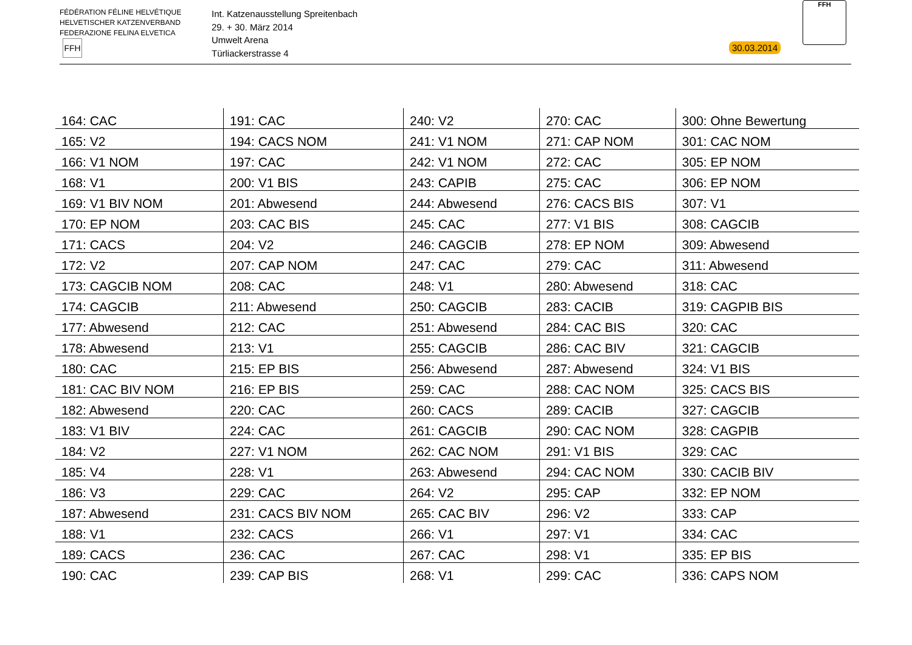FÉDÉRATION FÉLINE HELVÉTIQUE
HELVETISCHER KATZENVERBAND
FEDERAZIONE FELINA ELVETICA
FFH
Int. Katzenausstellung Spreitenbach
29. + 30. März 2014
Umwelt Arena
Türliackerstrasse 4
30.03.2014
FFH
| 164: CAC | 191: CAC | 240: V2 | 270: CAC | 300: Ohne Bewertung |
| 165: V2 | 194: CACS NOM | 241: V1 NOM | 271: CAP NOM | 301: CAC NOM |
| 166: V1 NOM | 197: CAC | 242: V1 NOM | 272: CAC | 305: EP NOM |
| 168: V1 | 200: V1 BIS | 243: CAPIB | 275: CAC | 306: EP NOM |
| 169: V1 BIV NOM | 201: Abwesend | 244: Abwesend | 276: CACS BIS | 307: V1 |
| 170: EP NOM | 203: CAC BIS | 245: CAC | 277: V1 BIS | 308: CAGCIB |
| 171: CACS | 204: V2 | 246: CAGCIB | 278: EP NOM | 309: Abwesend |
| 172: V2 | 207: CAP NOM | 247: CAC | 279: CAC | 311: Abwesend |
| 173: CAGCIB NOM | 208: CAC | 248: V1 | 280: Abwesend | 318: CAC |
| 174: CAGCIB | 211: Abwesend | 250: CAGCIB | 283: CACIB | 319: CAGPIB BIS |
| 177: Abwesend | 212: CAC | 251: Abwesend | 284: CAC BIS | 320: CAC |
| 178: Abwesend | 213: V1 | 255: CAGCIB | 286: CAC BIV | 321: CAGCIB |
| 180: CAC | 215: EP BIS | 256: Abwesend | 287: Abwesend | 324: V1 BIS |
| 181: CAC BIV NOM | 216: EP BIS | 259: CAC | 288: CAC NOM | 325: CACS BIS |
| 182: Abwesend | 220: CAC | 260: CACS | 289: CACIB | 327: CAGCIB |
| 183: V1 BIV | 224: CAC | 261: CAGCIB | 290: CAC NOM | 328: CAGPIB |
| 184: V2 | 227: V1 NOM | 262: CAC NOM | 291: V1 BIS | 329: CAC |
| 185: V4 | 228: V1 | 263: Abwesend | 294: CAC NOM | 330: CACIB BIV |
| 186: V3 | 229: CAC | 264: V2 | 295: CAP | 332: EP NOM |
| 187: Abwesend | 231: CACS BIV NOM | 265: CAC BIV | 296: V2 | 333: CAP |
| 188: V1 | 232: CACS | 266: V1 | 297: V1 | 334: CAC |
| 189: CACS | 236: CAC | 267: CAC | 298: V1 | 335: EP BIS |
| 190: CAC | 239: CAP BIS | 268: V1 | 299: CAC | 336: CAPS NOM |